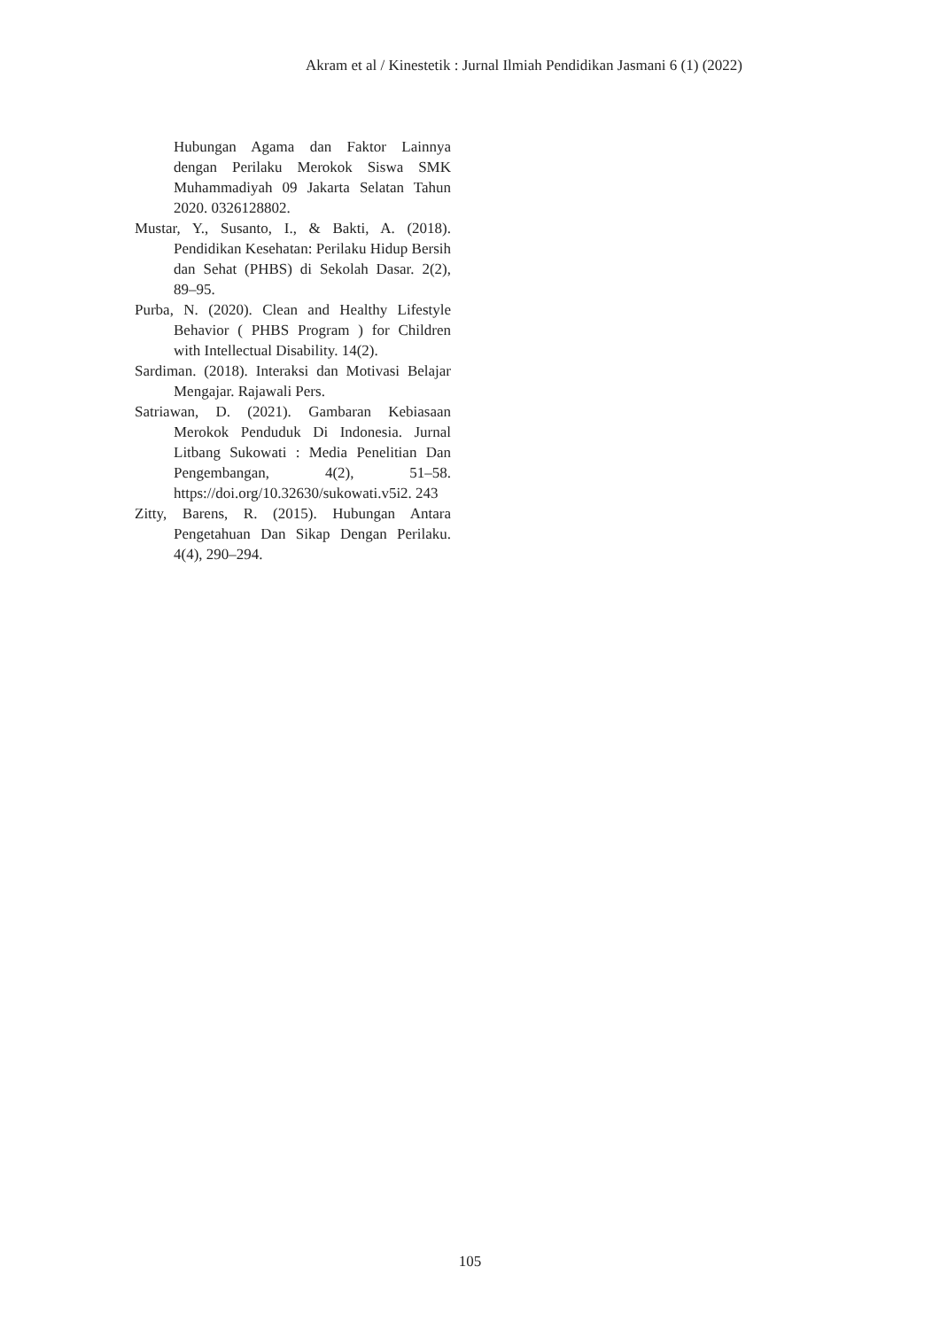Akram et al / Kinestetik : Jurnal Ilmiah Pendidikan Jasmani 6 (1) (2022)
Hubungan Agama dan Faktor Lainnya dengan Perilaku Merokok Siswa SMK Muhammadiyah 09 Jakarta Selatan Tahun 2020. 0326128802.
Mustar, Y., Susanto, I., & Bakti, A. (2018). Pendidikan Kesehatan: Perilaku Hidup Bersih dan Sehat (PHBS) di Sekolah Dasar. 2(2), 89–95.
Purba, N. (2020). Clean and Healthy Lifestyle Behavior ( PHBS Program ) for Children with Intellectual Disability. 14(2).
Sardiman. (2018). Interaksi dan Motivasi Belajar Mengajar. Rajawali Pers.
Satriawan, D. (2021). Gambaran Kebiasaan Merokok Penduduk Di Indonesia. Jurnal Litbang Sukowati : Media Penelitian Dan Pengembangan, 4(2), 51–58. https://doi.org/10.32630/sukowati.v5i2. 243
Zitty, Barens, R. (2015). Hubungan Antara Pengetahuan Dan Sikap Dengan Perilaku. 4(4), 290–294.
105